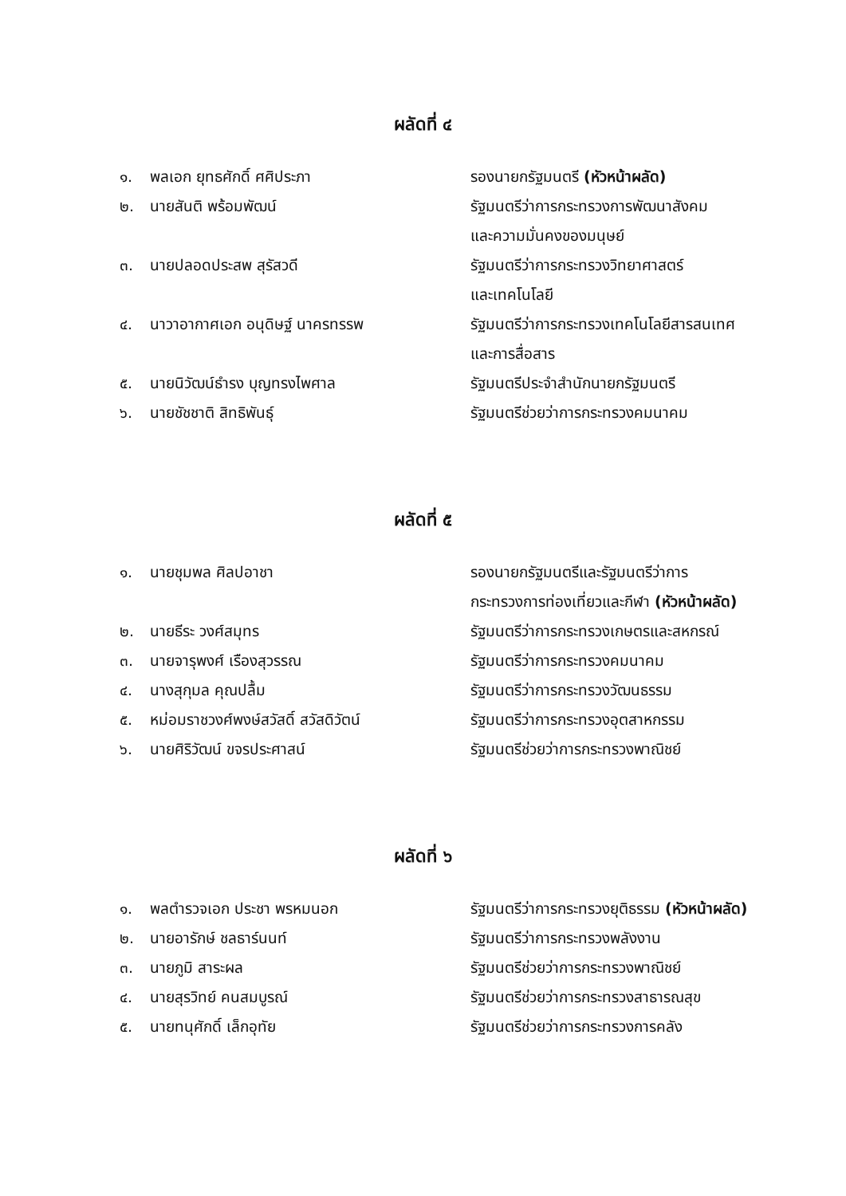ผลัดที่ ๔
| ๑. | พลเอก ยุทธศักดิ์ ศศิประภา | รองนายกรัฐมนตรี (หัวหน้าผลัด) |
| ๒. | นายสันติ พร้อมพัฒน์ | รัฐมนตรีว่าการกระทรวงการพัฒนาสังคม และความมั่นคงของมนุษย์ |
| ๓. | นายปลอดประสพ สุรัสวดี | รัฐมนตรีว่าการกระทรวงวิทยาศาสตร์ และเทคโนโลยี |
| ๔. | นาวาอากาศเอก อนุดิษฐ์ นาครทรรพ | รัฐมนตรีว่าการกระทรวงเทคโนโลยีสารสนเทศ และการสื่อสาร |
| ๕. | นายนิวัฒน์ธำรง บุญทรงไพศาล | รัฐมนตรีประจำสำนักนายกรัฐมนตรี |
| ๖. | นายชัชชาติ สิทธิพันธุ์ | รัฐมนตรีช่วยว่าการกระทรวงคมนาคม |
ผลัดที่ ๕
| ๑. | นายชุมพล ศิลปอาชา | รองนายกรัฐมนตรีและรัฐมนตรีว่าการ กระทรวงการท่องเที่ยวและกีฬา (หัวหน้าผลัด) |
| ๒. | นายธีระ วงศ์สมุทร | รัฐมนตรีว่าการกระทรวงเกษตรและสหกรณ์ |
| ๓. | นายจารุพงศ์ เรืองสุวรรณ | รัฐมนตรีว่าการกระทรวงคมนาคม |
| ๔. | นางสุกุมล คุณปลื้ม | รัฐมนตรีว่าการกระทรวงวัฒนธรรม |
| ๕. | หม่อมราชวงศ์พงษ์สวัสดิ์ สวัสดิวัตน์ | รัฐมนตรีว่าการกระทรวงอุตสาหกรรม |
| ๖. | นายศิริวัฒน์ ขจรประศาสน์ | รัฐมนตรีช่วยว่าการกระทรวงพาณิชย์ |
ผลัดที่ ๖
| ๑. | พลตำรวจเอก ประชา พรหมนอก | รัฐมนตรีว่าการกระทรวงยุติธรรม (หัวหน้าผลัด) |
| ๒. | นายอารักษ์ ชลธาร์นนท์ | รัฐมนตรีว่าการกระทรวงพลังงาน |
| ๓. | นายภูมิ สาระผล | รัฐมนตรีช่วยว่าการกระทรวงพาณิชย์ |
| ๔. | นายสุรวิทย์ คนสมบูรณ์ | รัฐมนตรีช่วยว่าการกระทรวงสาธารณสุข |
| ๕. | นายทนุศักดิ์ เล็กอุทัย | รัฐมนตรีช่วยว่าการกระทรวงการคลัง |